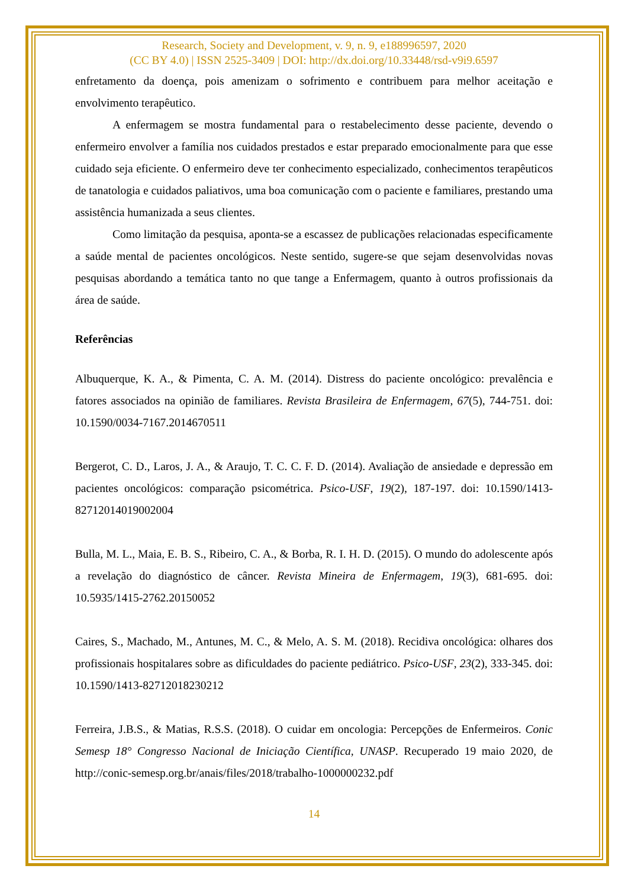Research, Society and Development, v. 9, n. 9, e188996597, 2020
(CC BY 4.0) | ISSN 2525-3409 | DOI: http://dx.doi.org/10.33448/rsd-v9i9.6597
enfretamento da doença, pois amenizam o sofrimento e contribuem para melhor aceitação e envolvimento terapêutico.
A enfermagem se mostra fundamental para o restabelecimento desse paciente, devendo o enfermeiro envolver a família nos cuidados prestados e estar preparado emocionalmente para que esse cuidado seja eficiente. O enfermeiro deve ter conhecimento especializado, conhecimentos terapêuticos de tanatologia e cuidados paliativos, uma boa comunicação com o paciente e familiares, prestando uma assistência humanizada a seus clientes.
Como limitação da pesquisa, aponta-se a escassez de publicações relacionadas especificamente a saúde mental de pacientes oncológicos. Neste sentido, sugere-se que sejam desenvolvidas novas pesquisas abordando a temática tanto no que tange a Enfermagem, quanto à outros profissionais da área de saúde.
Referências
Albuquerque, K. A., & Pimenta, C. A. M. (2014). Distress do paciente oncológico: prevalência e fatores associados na opinião de familiares. Revista Brasileira de Enfermagem, 67(5), 744-751. doi: 10.1590/0034-7167.2014670511
Bergerot, C. D., Laros, J. A., & Araujo, T. C. C. F. D. (2014). Avaliação de ansiedade e depressão em pacientes oncológicos: comparação psicométrica. Psico-USF, 19(2), 187-197. doi: 10.1590/1413-82712014019002004
Bulla, M. L., Maia, E. B. S., Ribeiro, C. A., & Borba, R. I. H. D. (2015). O mundo do adolescente após a revelação do diagnóstico de câncer. Revista Mineira de Enfermagem, 19(3), 681-695. doi: 10.5935/1415-2762.20150052
Caires, S., Machado, M., Antunes, M. C., & Melo, A. S. M. (2018). Recidiva oncológica: olhares dos profissionais hospitalares sobre as dificuldades do paciente pediátrico. Psico-USF, 23(2), 333-345. doi: 10.1590/1413-82712018230212
Ferreira, J.B.S., & Matias, R.S.S. (2018). O cuidar em oncologia: Percepções de Enfermeiros. Conic Semesp 18° Congresso Nacional de Iniciação Científica, UNASP. Recuperado 19 maio 2020, de http://conic-semesp.org.br/anais/files/2018/trabalho-1000000232.pdf
14